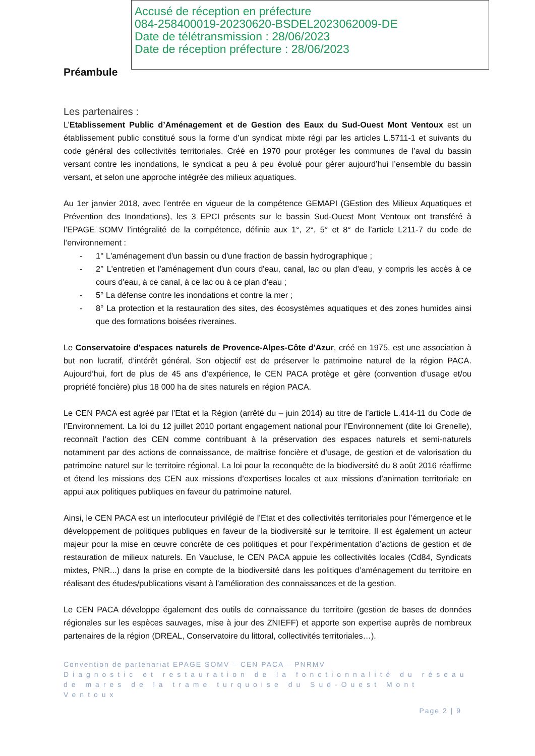Accusé de réception en préfecture
084-258400019-20230620-BSDEL2023062009-DE
Date de télétransmission : 28/06/2023
Date de réception préfecture : 28/06/2023
Préambule
Les partenaires :
L’Etablissement Public d’Aménagement et de Gestion des Eaux du Sud-Ouest Mont Ventoux est un établissement public constitué sous la forme d’un syndicat mixte régi par les articles L.5711-1 et suivants du code général des collectivités territoriales. Créé en 1970 pour protéger les communes de l’aval du bassin versant contre les inondations, le syndicat a peu à peu évolué pour gérer aujourd’hui l’ensemble du bassin versant, et selon une approche intégrée des milieux aquatiques.
Au 1er janvier 2018, avec l’entrée en vigueur de la compétence GEMAPI (GEstion des Milieux Aquatiques et Prévention des Inondations), les 3 EPCI présents sur le bassin Sud-Ouest Mont Ventoux ont transféré à l’EPAGE SOMV l’intégralité de la compétence, définie aux 1°, 2°, 5° et 8° de l’article L211-7 du code de l’environnement :
- 1° L'aménagement d'un bassin ou d'une fraction de bassin hydrographique ;
- 2° L'entretien et l'aménagement d'un cours d'eau, canal, lac ou plan d'eau, y compris les accès à ce cours d'eau, à ce canal, à ce lac ou à ce plan d'eau ;
- 5° La défense contre les inondations et contre la mer ;
- 8° La protection et la restauration des sites, des écosystèmes aquatiques et des zones humides ainsi que des formations boisées riveraines.
Le Conservatoire d'espaces naturels de Provence-Alpes-Côte d'Azur, créé en 1975, est une association à but non lucratif, d’intérêt général. Son objectif est de préserver le patrimoine naturel de la région PACA. Aujourd’hui, fort de plus de 45 ans d’expérience, le CEN PACA protège et gère (convention d’usage et/ou propriété foncière) plus 18 000 ha de sites naturels en région PACA.
Le CEN PACA est agréé par l’Etat et la Région (arrêté du – juin 2014) au titre de l’article L.414-11 du Code de l’Environnement. La loi du 12 juillet 2010 portant engagement national pour l’Environnement (dite loi Grenelle), reconnaît l’action des CEN comme contribuant à la préservation des espaces naturels et semi-naturels notamment par des actions de connaissance, de maîtrise foncière et d’usage, de gestion et de valorisation du patrimoine naturel sur le territoire régional. La loi pour la reconquête de la biodiversité du 8 août 2016 réaffirme et étend les missions des CEN aux missions d’expertises locales et aux missions d’animation territoriale en appui aux politiques publiques en faveur du patrimoine naturel.
Ainsi, le CEN PACA est un interlocuteur privilégié de l’Etat et des collectivités territoriales pour l’émergence et le développement de politiques publiques en faveur de la biodiversité sur le territoire. Il est également un acteur majeur pour la mise en œuvre concrète de ces politiques et pour l’expérimentation d’actions de gestion et de restauration de milieux naturels. En Vaucluse, le CEN PACA appuie les collectivités locales (Cd84, Syndicats mixtes, PNR...) dans la prise en compte de la biodiversité dans les politiques d’aménagement du territoire en réalisant des études/publications visant à l’amélioration des connaissances et de la gestion.
Le CEN PACA développe également des outils de connaissance du territoire (gestion de bases de données régionales sur les espèces sauvages, mise à jour des ZNIEFF) et apporte son expertise auprès de nombreux partenaires de la région (DREAL, Conservatoire du littoral, collectivités territoriales…).
Convention de partenariat EPAGE SOMV – CEN PACA – PNRMV
Diagnostic et restauration de la fonctionnalité du réseau de mares de la trame turquoise du Sud-Ouest Mont Ventoux
Page 2 | 9